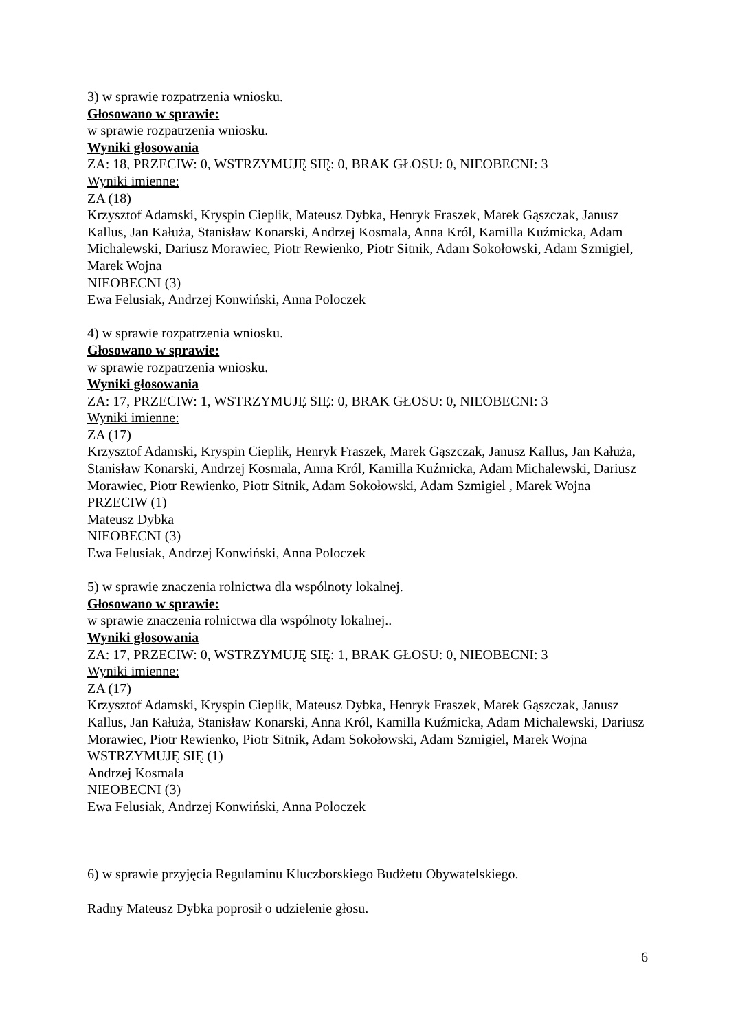3) w sprawie rozpatrzenia wniosku.
Głosowano w sprawie:
w sprawie rozpatrzenia wniosku.
Wyniki głosowania
ZA: 18, PRZECIW: 0, WSTRZYMUJĘ SIĘ: 0, BRAK GŁOSU: 0, NIEOBECNI: 3
Wyniki imienne:
ZA (18)
Krzysztof Adamski, Kryspin Cieplik, Mateusz Dybka, Henryk Fraszek, Marek Gąszczak, Janusz Kallus, Jan Kałuża, Stanisław Konarski, Andrzej Kosmala, Anna Król, Kamilla Kuźmicka, Adam Michalewski, Dariusz Morawiec, Piotr Rewienko, Piotr Sitnik, Adam Sokołowski, Adam Szmigiel, Marek Wojna
NIEOBECNI (3)
Ewa Felusiak, Andrzej Konwiński, Anna Poloczek
4) w sprawie rozpatrzenia wniosku.
Głosowano w sprawie:
w sprawie rozpatrzenia wniosku.
Wyniki głosowania
ZA: 17, PRZECIW: 1, WSTRZYMUJĘ SIĘ: 0, BRAK GŁOSU: 0, NIEOBECNI: 3
Wyniki imienne:
ZA (17)
Krzysztof Adamski, Kryspin Cieplik, Henryk Fraszek, Marek Gąszczak, Janusz Kallus, Jan Kałuża, Stanisław Konarski, Andrzej Kosmala, Anna Król, Kamilla Kuźmicka, Adam Michalewski, Dariusz Morawiec, Piotr Rewienko, Piotr Sitnik, Adam Sokołowski, Adam Szmigiel , Marek Wojna
PRZECIW (1)
Mateusz Dybka
NIEOBECNI (3)
Ewa Felusiak, Andrzej Konwiński, Anna Poloczek
5) w sprawie znaczenia rolnictwa dla wspólnoty lokalnej.
Głosowano w sprawie:
w sprawie znaczenia rolnictwa dla wspólnoty lokalnej..
Wyniki głosowania
ZA: 17, PRZECIW: 0, WSTRZYMUJĘ SIĘ: 1, BRAK GŁOSU: 0, NIEOBECNI: 3
Wyniki imienne:
ZA (17)
Krzysztof Adamski, Kryspin Cieplik, Mateusz Dybka, Henryk Fraszek, Marek Gąszczak, Janusz Kallus, Jan Kałuża, Stanisław Konarski, Anna Król, Kamilla Kuźmicka, Adam Michalewski, Dariusz Morawiec, Piotr Rewienko, Piotr Sitnik, Adam Sokołowski, Adam Szmigiel, Marek Wojna
WSTRZYMUJĘ SIĘ (1)
Andrzej Kosmala
NIEOBECNI (3)
Ewa Felusiak, Andrzej Konwiński, Anna Poloczek
6) w sprawie przyjęcia Regulaminu Kluczborskiego Budżetu Obywatelskiego.
Radny Mateusz Dybka poprosił o udzielenie głosu.
6